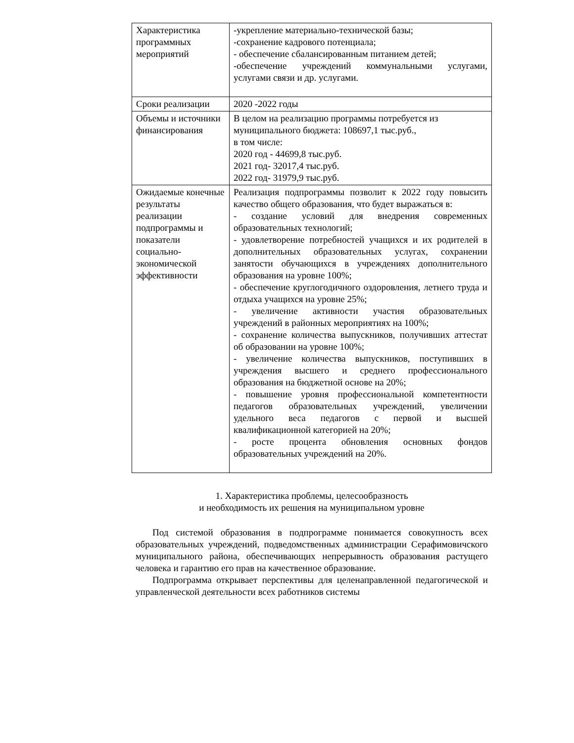| Характеристика программных мероприятий | -укрепление материально-технической базы; -сохранение кадрового потенциала; - обеспечение сбалансированным питанием детей; -обеспечение учреждений коммунальными услугами, услугами связи и др. услугами. |
| Сроки реализации | 2020 -2022 годы |
| Объемы и источники финансирования | В целом на реализацию программы потребуется из муниципального бюджета: 108697,1 тыс.руб., в том числе: 2020 год - 44699,8 тыс.руб. 2021 год- 32017,4 тыс.руб. 2022 год- 31979,9 тыс.руб. |
| Ожидаемые конечные результаты реализации подпрограммы и показатели социально-экономической эффективности | Реализация подпрограммы позволит к 2022 году повысить качество общего образования, что будет выражаться в: - создание условий для внедрения современных образовательных технологий; - удовлетворение потребностей учащихся и их родителей в дополнительных образовательных услугах, сохранении занятости обучающихся в учреждениях дополнительного образования на уровне 100%; - обеспечение круглогодичного оздоровления, летнего труда и отдыха учащихся на уровне 25%; - увеличение активности участия образовательных учреждений в районных мероприятиях на 100%; - сохранение количества выпускников, получивших аттестат об образовании на уровне 100%; - увеличение количества выпускников, поступивших в учреждения высшего и среднего профессионального образования на бюджетной основе на 20%; - повышение уровня профессиональной компетентности педагогов образовательных учреждений, увеличении удельного веса педагогов с первой и высшей квалификационной категорией на 20%; - росте процента обновления основных фондов образовательных учреждений на 20%. |
1. Характеристика проблемы, целесообразность
и необходимость их решения на муниципальном уровне
Под системой образования в подпрограмме понимается совокупность всех образовательных учреждений, подведомственных администрации Серафимовичского муниципального района, обеспечивающих непрерывность образования растущего человека и гарантию его прав на качественное образование.
Подпрограмма открывает перспективы для целенаправленной педагогической и управленческой деятельности всех работников системы